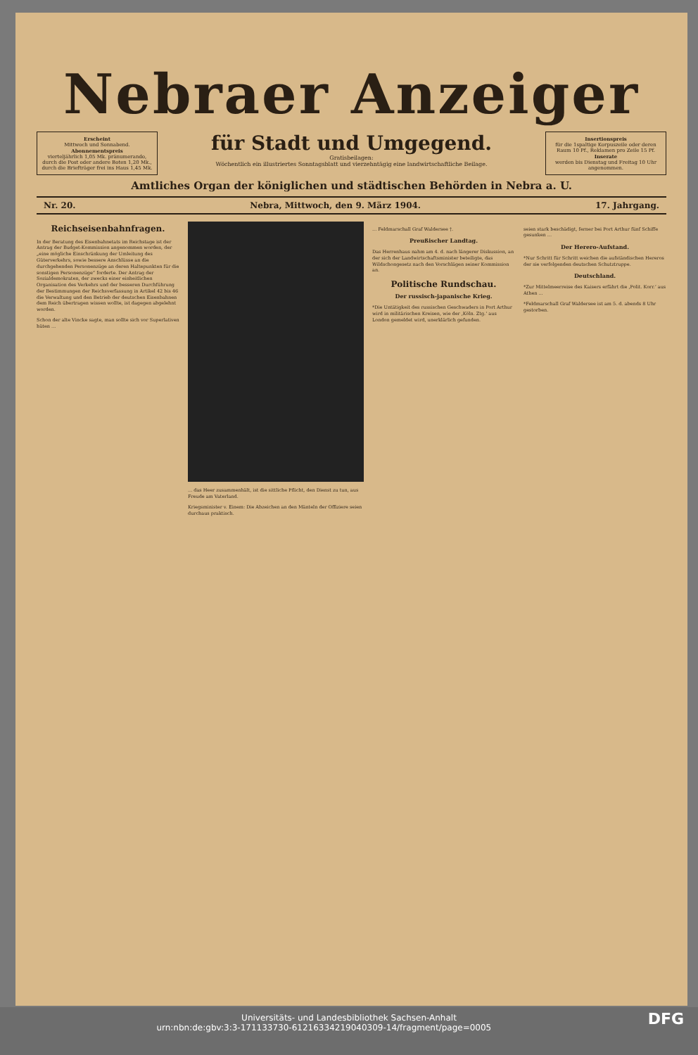Nebraer Anzeiger
Erscheint
Mittwoch und Sonnabend.
Abonnementspreis
vierteljährlich 1,05 Mk. pränumerando, durch die Post oder andere Boten 1,20 Mk., durch die Briefträger frei ins Haus 1,45 Mk.
für Stadt und Umgegend.
Gratisbeilagen:
Wöchentlich ein illustriertes Sonntagsblatt und vierzehntägig eine landwirtschaftliche Beilage.
Insertionspreis
für die 1spaltige Korpuszeile oder deren Raum 10 Pf., Reklamen pro Zeile 15 Pf.
Inserate
werden bis Dienstag und Freitag 10 Uhr angenommen.
Amtliches Organ der königlichen und städtischen Behörden in Nebra a. U.
Nr. 20. Nebra, Mittwoch, den 9. März 1904. 17. Jahrgang.
Reichseisenbahnfragen.
In der Beratung des Eisenbahnetats im Reichstage ist der Antrag der Budget-Kommission angenommen worden, der „eine mögliche Einschränkung der Umleitung des Güterverkehrs, sowie bessere Anschlüsse an die durchgehenden Personenzüge an deren Haltepunkten für die sonstigen Personenzüge“ forderte. Der Antrag der Sozialdemokraten, der zwecks einer einheitlichen Organisation des Verkehrs und der besseren Durchführung der Bestimmungen der Reichsverfassung in Artikel 42 bis 46 die Verwaltung und den Betrieb der deutschen Eisenbahnen dem Reich übertragen wissen wollte, ist dagegen abgelehnt worden.
Schon der alte Vincke sagte, man sollte sich vor Superlativen hüten ...
... das Heer zusammenhält, ist die sittliche Pflicht, den Dienst zu tun, aus Freude am Vaterland.
Kriegsminister v. Einem: Die Abzeichen an den Mänteln der Offiziere seien durchaus praktisch.
... Feldmarschall Graf Waldersee †.
Preußischer Landtag.
Das Herrenhaus nahm am 4. d. nach längerer Diskussion, an der sich der Landwirtschaftsminister beteiligte, das Wildschongesetz nach den Vorschlägen seiner Kommission an.
Politische Rundschau.
Der russisch-japanische Krieg.
*Die Untätigkeit des russischen Geschwaders in Port Arthur wird in militärischen Kreisen, wie der ‚Köln. Ztg.‘ aus London gemeldet wird, unerklärlich gefunden.
seien stark beschädigt, ferner bei Port Arthur fünf Schiffe gesunken ...
Der Herero-Aufstand.
*Nur Schritt für Schritt weichen die aufständischen Hereros der sie verfolgenden deutschen Schutztruppe.
Deutschland.
*Zur Mittelmeerreise des Kaisers erfährt die ‚Polit. Korr.‘ aus Athen ...
*Feldmarschall Graf Waldersee ist am 5. d. abends 8 Uhr gestorben.
Universitäts- und Landesbibliothek Sachsen-Anhalt
urn:nbn:de:gbv:3:3-171133730-61216334219040309-14/fragment/page=0005 DFG